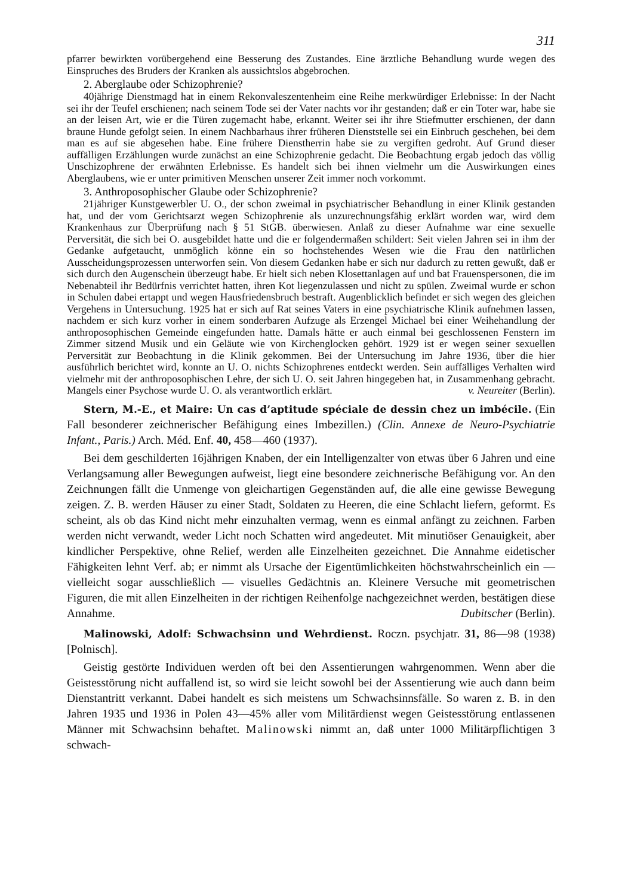311
pfarrer bewirkten vorübergehend eine Besserung des Zustandes. Eine ärztliche Behandlung wurde wegen des Einspruches des Bruders der Kranken als aussichtslos abgebrochen.
2. Aberglaube oder Schizophrenie?
40jährige Dienstmagd hat in einem Rekonvaleszentenheim eine Reihe merkwürdiger Erlebnisse: In der Nacht sei ihr der Teufel erschienen; nach seinem Tode sei der Vater nachts vor ihr gestanden; daß er ein Toter war, habe sie an der leisen Art, wie er die Türen zugemacht habe, erkannt. Weiter sei ihr ihre Stiefmutter erschienen, der dann braune Hunde gefolgt seien. In einem Nachbarhaus ihrer früheren Dienststelle sei ein Einbruch geschehen, bei dem man es auf sie abgesehen habe. Eine frühere Dienstherrin habe sie zu vergiften gedroht. Auf Grund dieser auffälligen Erzählungen wurde zunächst an eine Schizophrenie gedacht. Die Beobachtung ergab jedoch das völlig Unschizophrene der erwähnten Erlebnisse. Es handelt sich bei ihnen vielmehr um die Auswirkungen eines Aberglaubens, wie er unter primitiven Menschen unserer Zeit immer noch vorkommt.
3. Anthroposophischer Glaube oder Schizophrenie?
21jähriger Kunstgewerbler U. O., der schon zweimal in psychiatrischer Behandlung in einer Klinik gestanden hat, und der vom Gerichtsarzt wegen Schizophrenie als unzurechnungsfähig erklärt worden war, wird dem Krankenhaus zur Überprüfung nach § 51 StGB. überwiesen. Anlaß zu dieser Aufnahme war eine sexuelle Perversität, die sich bei O. ausgebildet hatte und die er folgendermaßen schildert: Seit vielen Jahren sei in ihm der Gedanke aufgetaucht, unmöglich könne ein so hochstehendes Wesen wie die Frau den natürlichen Ausscheidungsprozessen unterworfen sein. Von diesem Gedanken habe er sich nur dadurch zu retten gewußt, daß er sich durch den Augenschein überzeugt habe. Er hielt sich neben Klosettanlagen auf und bat Frauenspersonen, die im Nebenabteil ihr Bedürfnis verrichtet hatten, ihren Kot liegenzulassen und nicht zu spülen. Zweimal wurde er schon in Schulen dabei ertappt und wegen Hausfriedensbruch bestraft. Augenblicklich befindet er sich wegen des gleichen Vergehens in Untersuchung. 1925 hat er sich auf Rat seines Vaters in eine psychiatrische Klinik aufnehmen lassen, nachdem er sich kurz vorher in einem sonderbaren Aufzuge als Erzengel Michael bei einer Weihehandlung der anthroposophischen Gemeinde eingefunden hatte. Damals hätte er auch einmal bei geschlossenen Fenstern im Zimmer sitzend Musik und ein Geläute wie von Kirchenglocken gehört. 1929 ist er wegen seiner sexuellen Perversität zur Beobachtung in die Klinik gekommen. Bei der Untersuchung im Jahre 1936, über die hier ausführlich berichtet wird, konnte an U. O. nichts Schizophrenes entdeckt werden. Sein auffälliges Verhalten wird vielmehr mit der anthroposophischen Lehre, der sich U. O. seit Jahren hingegeben hat, in Zusammenhang gebracht. Mangels einer Psychose wurde U. O. als verantwortlich erklärt. v. Neureiter (Berlin).
Stern, M.-E., et Maire: Un cas d’aptitude spéciale de dessin chez un imbécile. (Ein Fall besonderer zeichnerischer Befähigung eines Imbezillen.) (Clin. Annexe de Neuro-Psychiatrie Infant., Paris.) Arch. Méd. Enf. 40, 458—460 (1937).
Bei dem geschilderten 16jährigen Knaben, der ein Intelligenzalter von etwas über 6 Jahren und eine Verlangsamung aller Bewegungen aufweist, liegt eine besondere zeichnerische Befähigung vor. An den Zeichnungen fällt die Unmenge von gleichartigen Gegenständen auf, die alle eine gewisse Bewegung zeigen. Z. B. werden Häuser zu einer Stadt, Soldaten zu Heeren, die eine Schlacht liefern, geformt. Es scheint, als ob das Kind nicht mehr einzuhalten vermag, wenn es einmal anfängt zu zeichnen. Farben werden nicht verwandt, weder Licht noch Schatten wird angedeutet. Mit minutiöser Genauigkeit, aber kindlicher Perspektive, ohne Relief, werden alle Einzelheiten gezeichnet. Die Annahme eidetischer Fähigkeiten lehnt Verf. ab; er nimmt als Ursache der Eigentümlichkeiten höchstwahrscheinlich ein — vielleicht sogar ausschließlich — visuelles Gedächtnis an. Kleinere Versuche mit geometrischen Figuren, die mit allen Einzelheiten in der richtigen Reihenfolge nachgezeichnet werden, bestätigen diese Annahme. Dubitscher (Berlin).
Malinowski, Adolf: Schwachsinn und Wehrdienst. Roczn. psychjatr. 31, 86—98 (1938) [Polnisch].
Geistig gestörte Individuen werden oft bei den Assentierungen wahrgenommen. Wenn aber die Geistesstörung nicht auffallend ist, so wird sie leicht sowohl bei der Assentierung wie auch dann beim Dienstantritt verkannt. Dabei handelt es sich meistens um Schwachsinnsfälle. So waren z. B. in den Jahren 1935 und 1936 in Polen 43—45% aller vom Militärdienst wegen Geistesstörung entlassenen Männer mit Schwachsinn behaftet. Malinowski nimmt an, daß unter 1000 Militärpflichtigen 3 schwach-